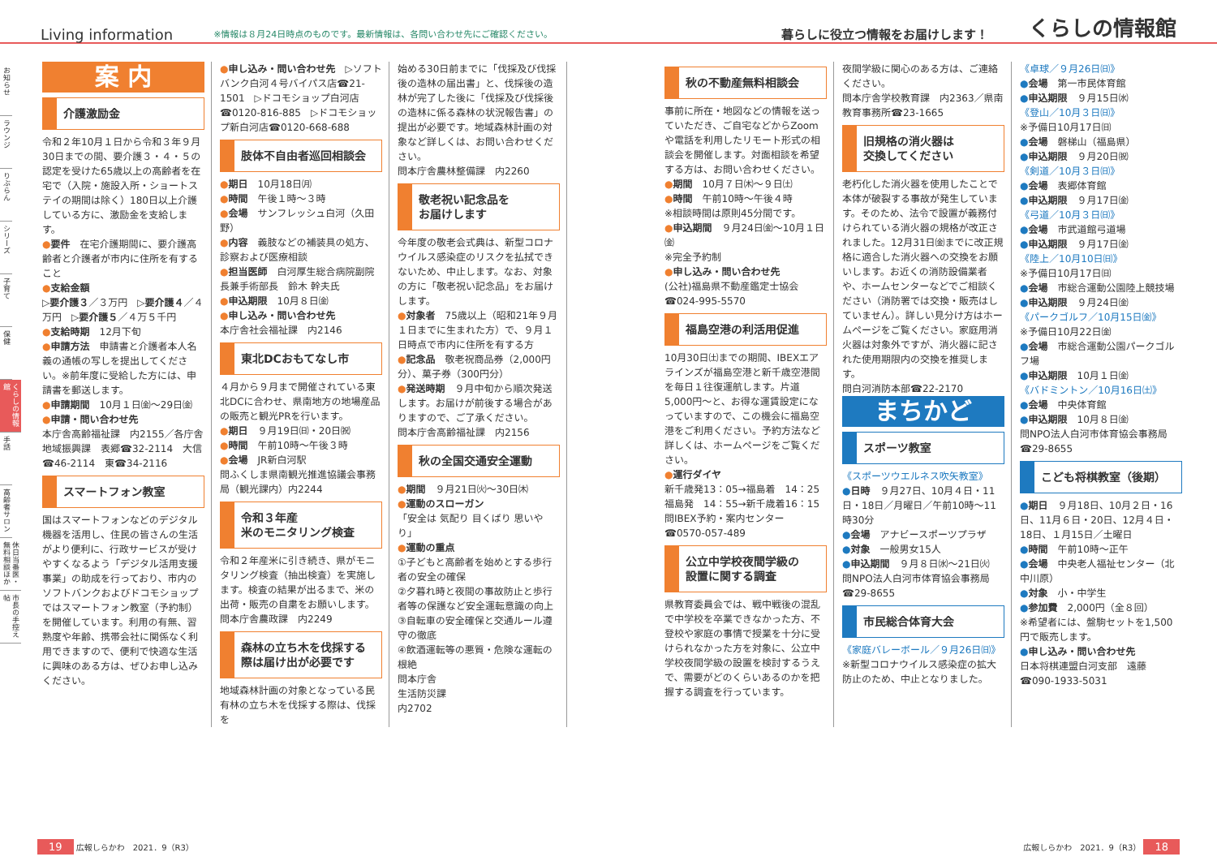Living information ※情報は８月24日時点のものです。最新情報は、各問い合わせ先にご確認ください。 暮らしに役立つ情報をお届けします！ くらしの情報館
お知らせ
ラウンジ
りぶらん
シリーズ
子育て
保健
くらしの情報館
手話
高齢者サロン
休日当番医・無料相談ほか
市長の手控え帖
案 内
介護激励金
令和２年10月１日から令和３年９月30日までの間、要介護３・４・５の認定を受けた65歳以上の高齢者を在宅で（入院・施設入所・ショートステイの期間は除く）180日以上介護している方に、激励金を支給します。
●要件　在宅介護期間に、要介護高齢者と介護者が市内に住所を有すること
●支給金額
▷要介護３／３万円　▷要介護４／４万円　▷要介護５／４万５千円
●支給時期　12月下旬
●申請方法　申請書と介護者本人名義の通帳の写しを提出してください。※前年度に受給した方には、申請書を郵送します。
●申請期間　10月１日㈮〜29日㈮
●申請・問い合わせ先
本庁舎高齢福祉課　内2155／各庁舎地域振興課　表郷☎32-2114　大信☎46-2114　東☎34-2116
スマートフォン教室
国はスマートフォンなどのデジタル機器を活用し、住民の皆さんの生活がより便利に、行政サービスが受けやすくなるよう「デジタル活用支援事業」の助成を行っており、市内のソフトバンクおよびドコモショップではスマートフォン教室（予約制）を開催しています。利用の有無、習熟度や年齢、携帯会社に関係なく利用できますので、便利で快適な生活に興味のある方は、ぜひお申し込みください。
●申し込み・問い合わせ先　▷ソフトバンク白河４号バイパス店☎21-1501　▷ドコモショップ白河店☎0120-816-885　▷ドコモショップ新白河店☎0120-668-688
肢体不自由者巡回相談会
●期日　10月18日㈪
●時間　午後１時〜３時
●会場　サンフレッシュ白河（久田野）
●内容　義肢などの補装具の処方、診察および医療相談
●担当医師　白河厚生総合病院副院長兼手術部長　鈴木 幹夫氏
●申込期限　10月８日㈮
●申し込み・問い合わせ先
本庁舎社会福祉課　内2146
東北DCおもてなし市
４月から９月まで開催されている東北DCに合わせ、県南地方の地場産品の販売と観光PRを行います。
●期日　９月19日㈰・20日㈷
●時間　午前10時〜午後３時
●会場　JR新白河駅
問ふくしま県南観光推進協議会事務局（観光課内）内2244
令和３年産
米のモニタリング検査
令和２年産米に引き続き、県がモニタリング検査（抽出検査）を実施します。検査の結果が出るまで、米の出荷・販売の自粛をお願いします。
問本庁舎農政課　内2249
森林の立ち木を伐採する際は届け出が必要です
地域森林計画の対象となっている民有林の立ち木を伐採する際は、伐採を
始める30日前までに「伐採及び伐採後の造林の届出書」と、伐採後の造林が完了した後に「伐採及び伐採後の造林に係る森林の状況報告書」の提出が必要です。地域森林計画の対象など詳しくは、お問い合わせください。
問本庁舎農林整備課　内2260
敬老祝い記念品を
お届けします
今年度の敬老会式典は、新型コロナウイルス感染症のリスクを払拭できないため、中止します。なお、対象の方に「敬老祝い記念品」をお届けします。
●対象者　75歳以上（昭和21年９月１日までに生まれた方）で、９月１日時点で市内に住所を有する方
●記念品　敬老祝商品券（2,000円分）、菓子券（300円分）
●発送時期　９月中旬から順次発送します。お届けが前後する場合がありますので、ご了承ください。
問本庁舎高齢福祉課　内2156
秋の全国交通安全運動
●期間　９月21日㈫〜30日㈭
●運動のスローガン
「安全は 気配り 目くばり 思いやり」
●運動の重点
①子どもと高齢者を始めとする歩行者の安全の確保
②夕暮れ時と夜間の事故防止と歩行者等の保護など安全運転意識の向上
③自転車の安全確保と交通ルール遵守の徹底
④飲酒運転等の悪質・危険な運転の根絶
問本庁舎
生活防災課
内2702
秋の不動産無料相談会
事前に所在・地図などの情報を送っていただき、ご自宅などからZoomや電話を利用したリモート形式の相談会を開催します。対面相談を希望する方は、お問い合わせください。
●期間　10月７日㈭〜９日㈯
●時間　午前10時〜午後４時
※相談時間は原則45分間です。
●申込期間　９月24日㈮〜10月１日㈮
※完全予約制
●申し込み・問い合わせ先
(公社)福島県不動産鑑定士協会
☎024-995-5570
福島空港の利活用促進
10月30日㈯までの期間、IBEXエアラインズが福島空港と新千歳空港間を毎日１往復運航します。片道5,000円〜と、お得な運賃設定になっていますので、この機会に福島空港をご利用ください。予約方法など詳しくは、ホームページをご覧ください。
●運行ダイヤ
新千歳発13：05→福島着　14：25
福島発　14：55→新千歳着16：15
問IBEX予約・案内センター
☎0570-057-489
公立中学校夜間学級の
設置に関する調査
県教育委員会では、戦中戦後の混乱で中学校を卒業できなかった方、不登校や家庭の事情で授業を十分に受けられなかった方を対象に、公立中学校夜間学級の設置を検討するうえで、需要がどのくらいあるのかを把握する調査を行っています。
夜間学級に関心のある方は、ご連絡ください。
問本庁舎学校教育課　内2363／県南教育事務所☎23-1665
旧規格の消火器は
交換してください
老朽化した消火器を使用したことで本体が破裂する事故が発生しています。そのため、法令で設置が義務付けられている消火器の規格が改正されました。12月31日㈮までに改正規格に適合した消火器への交換をお願いします。お近くの消防設備業者や、ホームセンターなどでご相談ください（消防署では交換・販売はしていません）。詳しい見分け方はホームページをご覧ください。家庭用消火器は対象外ですが、消火器に記された使用期限内の交換を推奨します。
問白河消防本部☎22-2170
まちかど
スポーツ教室
《スポーツウエルネス吹矢教室》
●日時　９月27日、10月４日・11日・18日／月曜日／午前10時〜11時30分
●会場　アナビースポーツプラザ
●対象　一般男女15人
●申込期間　９月８日㈬〜21日㈫
問NPO法人白河市体育協会事務局
☎29-8655
市民総合体育大会
《家庭バレーボール／９月26日㈰》
※新型コロナウイルス感染症の拡大防止のため、中止となりました。
《卓球／９月26日㈰》
●会場　第一市民体育館
●申込期限　９月15日㈬
《登山／10月３日㈰》
※予備日10月17日㈰
●会場　磐梯山（福島県）
●申込期限　９月20日㈷
《剣道／10月３日㈰》
●会場　表郷体育館
●申込期限　９月17日㈮
《弓道／10月３日㈰》
●会場　市武道館弓道場
●申込期限　９月17日㈮
《陸上／10月10日㈰》
※予備日10月17日㈰
●会場　市総合運動公園陸上競技場
●申込期限　９月24日㈮
《パークゴルフ／10月15日㈮》
※予備日10月22日㈮
●会場　市総合運動公園パークゴルフ場
●申込期限　10月１日㈮
《バドミントン／10月16日㈯》
●会場　中央体育館
●申込期限　10月８日㈮
問NPO法人白河市体育協会事務局
☎29-8655
こども将棋教室（後期）
●期日　９月18日、10月２日・16日、11月６日・20日、12月４日・18日、１月15日／土曜日
●時間　午前10時〜正午
●会場　中央老人福祉センター（北中川原）
●対象　小・中学生
●参加費　2,000円（全８回）
※希望者には、盤駒セットを1,500円で販売します。
●申し込み・問い合わせ先
日本将棋連盟白河支部　遠藤
☎090-1933-5031
19 広報しらかわ　2021．9（R3） 広報しらかわ　2021．9（R3） 18